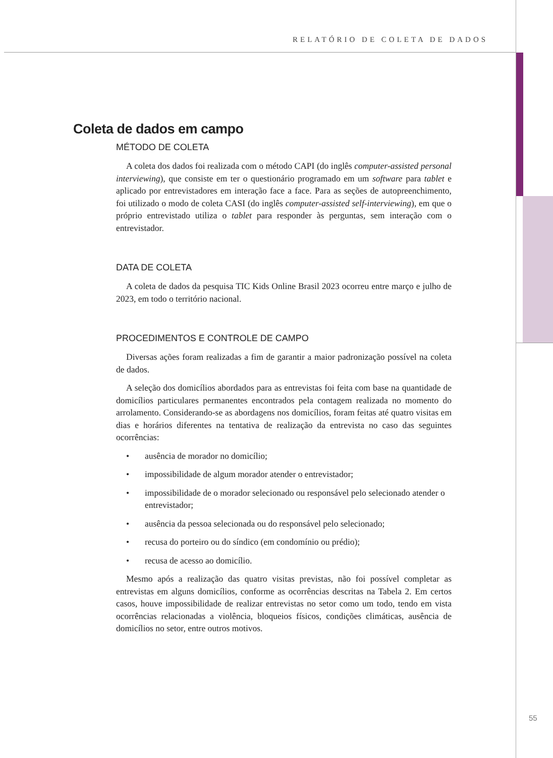RELATÓRIO DE COLETA DE DADOS
Coleta de dados em campo
MÉTODO DE COLETA
A coleta dos dados foi realizada com o método CAPI (do inglês computer-assisted personal interviewing), que consiste em ter o questionário programado em um software para tablet e aplicado por entrevistadores em interação face a face. Para as seções de autopreenchimento, foi utilizado o modo de coleta CASI (do inglês computer-assisted self-interviewing), em que o próprio entrevistado utiliza o tablet para responder às perguntas, sem interação com o entrevistador.
DATA DE COLETA
A coleta de dados da pesquisa TIC Kids Online Brasil 2023 ocorreu entre março e julho de 2023, em todo o território nacional.
PROCEDIMENTOS E CONTROLE DE CAMPO
Diversas ações foram realizadas a fim de garantir a maior padronização possível na coleta de dados.
A seleção dos domicílios abordados para as entrevistas foi feita com base na quantidade de domicílios particulares permanentes encontrados pela contagem realizada no momento do arrolamento. Considerando-se as abordagens nos domicílios, foram feitas até quatro visitas em dias e horários diferentes na tentativa de realização da entrevista no caso das seguintes ocorrências:
• ausência de morador no domicílio;
• impossibilidade de algum morador atender o entrevistador;
• impossibilidade de o morador selecionado ou responsável pelo selecionado atender o entrevistador;
• ausência da pessoa selecionada ou do responsável pelo selecionado;
• recusa do porteiro ou do síndico (em condomínio ou prédio);
• recusa de acesso ao domicílio.
Mesmo após a realização das quatro visitas previstas, não foi possível completar as entrevistas em alguns domicílios, conforme as ocorrências descritas na Tabela 2. Em certos casos, houve impossibilidade de realizar entrevistas no setor como um todo, tendo em vista ocorrências relacionadas a violência, bloqueios físicos, condições climáticas, ausência de domicílios no setor, entre outros motivos.
55